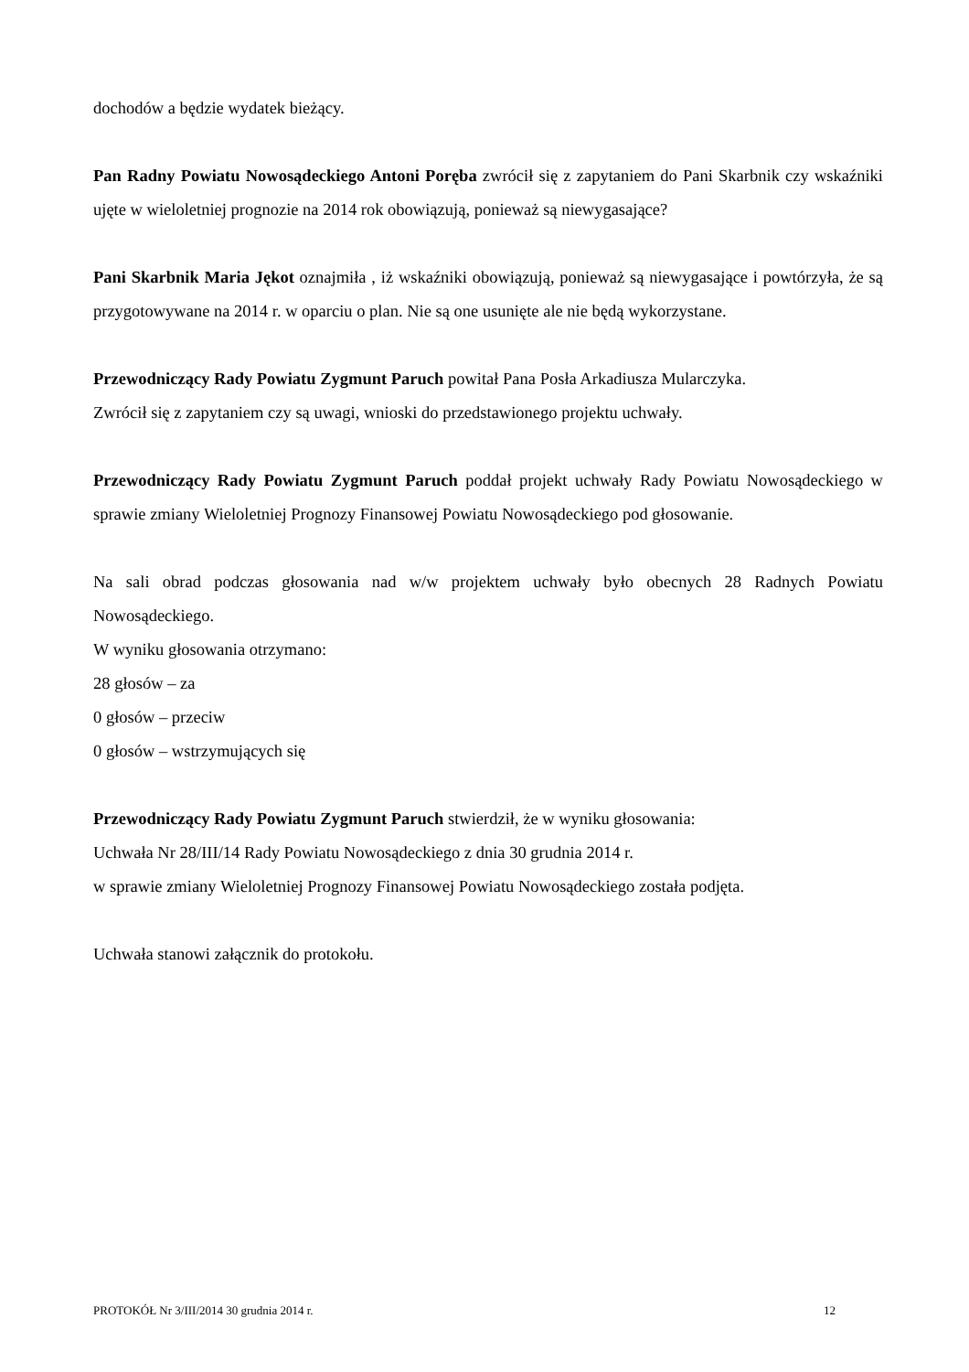dochodów a będzie wydatek bieżący.
Pan Radny Powiatu Nowosądeckiego Antoni Poręba zwrócił się z zapytaniem do Pani Skarbnik czy wskaźniki ujęte w wieloletniej prognozie na 2014 rok obowiązują, ponieważ są niewygasające?
Pani Skarbnik Maria Jękot oznajmiła , iż wskaźniki obowiązują, ponieważ są niewygasające i powtórzyła, że są przygotowywane na 2014 r. w oparciu o plan. Nie są one usunięte ale nie będą wykorzystane.
Przewodniczący Rady Powiatu Zygmunt Paruch powitał Pana Posła Arkadiusza Mularczyka.
Zwrócił się z zapytaniem czy są uwagi, wnioski do przedstawionego projektu uchwały.
Przewodniczący Rady Powiatu Zygmunt Paruch poddał projekt uchwały Rady Powiatu Nowosądeckiego w sprawie zmiany Wieloletniej Prognozy Finansowej Powiatu Nowosądeckiego pod głosowanie.
Na sali obrad podczas głosowania nad w/w projektem uchwały było obecnych 28 Radnych Powiatu Nowosądeckiego.
W wyniku głosowania otrzymano:
28 głosów – za
0 głosów – przeciw
0 głosów – wstrzymujących się
Przewodniczący Rady Powiatu Zygmunt Paruch stwierdził, że w wyniku głosowania:
Uchwała Nr 28/III/14 Rady Powiatu Nowosądeckiego z dnia 30 grudnia 2014 r.
w sprawie zmiany Wieloletniej Prognozy Finansowej Powiatu Nowosądeckiego została podjęta.
Uchwała stanowi załącznik do protokołu.
PROTOKÓŁ Nr 3/III/2014 30 grudnia 2014 r. 12